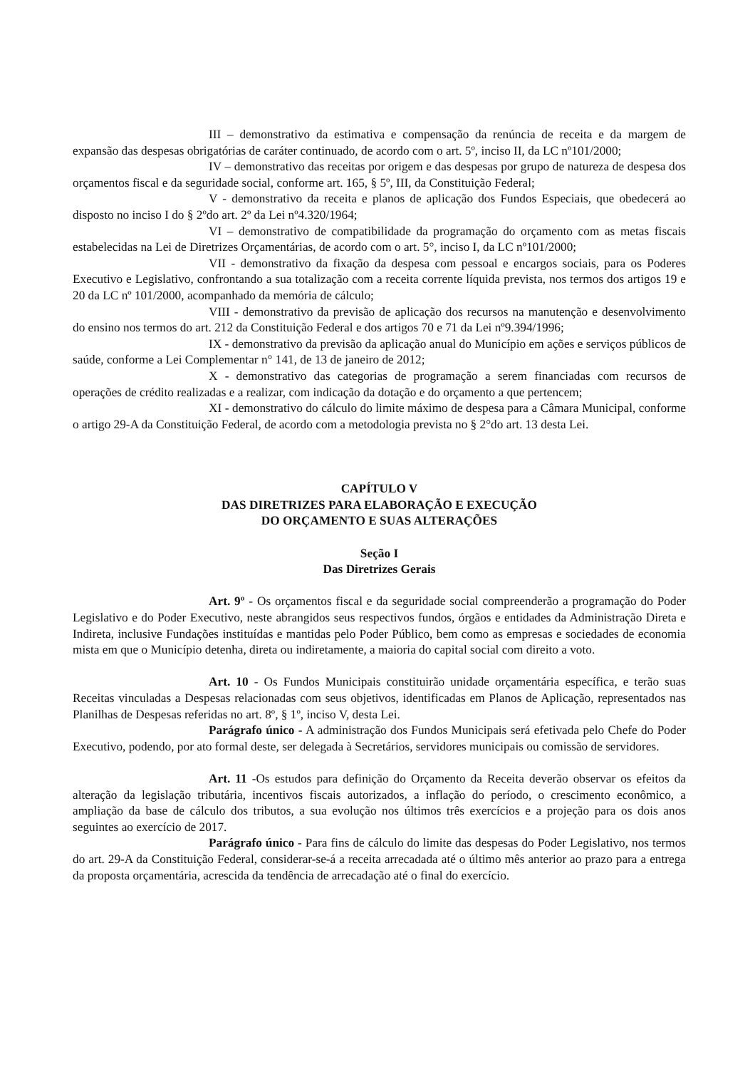III – demonstrativo da estimativa e compensação da renúncia de receita e da margem de expansão das despesas obrigatórias de caráter continuado, de acordo com o art. 5º, inciso II, da LC nº101/2000;
IV – demonstrativo das receitas por origem e das despesas por grupo de natureza de despesa dos orçamentos fiscal e da seguridade social, conforme art. 165, § 5º, III, da Constituição Federal;
V - demonstrativo da receita e planos de aplicação dos Fundos Especiais, que obedecerá ao disposto no inciso I do § 2ºdo art. 2º da Lei nº4.320/1964;
VI – demonstrativo de compatibilidade da programação do orçamento com as metas fiscais estabelecidas na Lei de Diretrizes Orçamentárias, de acordo com o art. 5°, inciso I, da LC nº101/2000;
VII - demonstrativo da fixação da despesa com pessoal e encargos sociais, para os Poderes Executivo e Legislativo, confrontando a sua totalização com a receita corrente líquida prevista, nos termos dos artigos 19 e 20 da LC nº 101/2000, acompanhado da memória de cálculo;
VIII - demonstrativo da previsão de aplicação dos recursos na manutenção e desenvolvimento do ensino nos termos do art. 212 da Constituição Federal e dos artigos 70 e 71 da Lei nº9.394/1996;
IX - demonstrativo da previsão da aplicação anual do Município em ações e serviços públicos de saúde, conforme a Lei Complementar n° 141, de 13 de janeiro de 2012;
X - demonstrativo das categorias de programação a serem financiadas com recursos de operações de crédito realizadas e a realizar, com indicação da dotação e do orçamento a que pertencem;
XI - demonstrativo do cálculo do limite máximo de despesa para a Câmara Municipal, conforme o artigo 29-A da Constituição Federal, de acordo com a metodologia prevista no § 2°do art. 13 desta Lei.
CAPÍTULO V
DAS DIRETRIZES PARA ELABORAÇÃO E EXECUÇÃO
DO ORÇAMENTO E SUAS ALTERAÇÕES
Seção I
Das Diretrizes Gerais
Art. 9º - Os orçamentos fiscal e da seguridade social compreenderão a programação do Poder Legislativo e do Poder Executivo, neste abrangidos seus respectivos fundos, órgãos e entidades da Administração Direta e Indireta, inclusive Fundações instituídas e mantidas pelo Poder Público, bem como as empresas e sociedades de economia mista em que o Município detenha, direta ou indiretamente, a maioria do capital social com direito a voto.
Art. 10 - Os Fundos Municipais constituirão unidade orçamentária específica, e terão suas Receitas vinculadas a Despesas relacionadas com seus objetivos, identificadas em Planos de Aplicação, representados nas Planilhas de Despesas referidas no art. 8º, § 1º, inciso V, desta Lei.
Parágrafo único - A administração dos Fundos Municipais será efetivada pelo Chefe do Poder Executivo, podendo, por ato formal deste, ser delegada à Secretários, servidores municipais ou comissão de servidores.
Art. 11 -Os estudos para definição do Orçamento da Receita deverão observar os efeitos da alteração da legislação tributária, incentivos fiscais autorizados, a inflação do período, o crescimento econômico, a ampliação da base de cálculo dos tributos, a sua evolução nos últimos três exercícios e a projeção para os dois anos seguintes ao exercício de 2017.
Parágrafo único - Para fins de cálculo do limite das despesas do Poder Legislativo, nos termos do art. 29-A da Constituição Federal, considerar-se-á a receita arrecadada até o último mês anterior ao prazo para a entrega da proposta orçamentária, acrescida da tendência de arrecadação até o final do exercício.